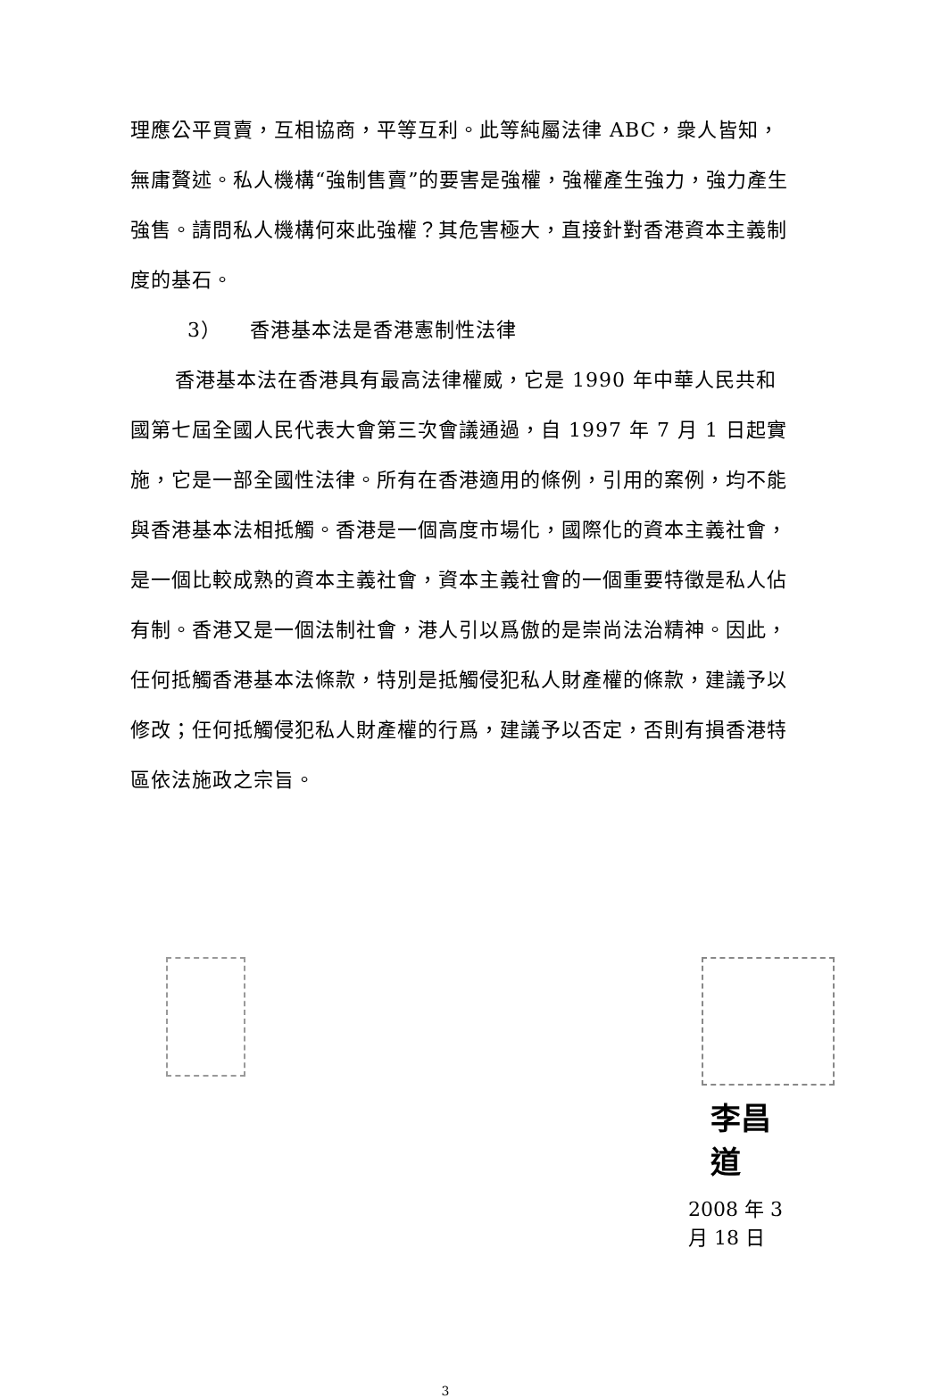理應公平買賣，互相協商，平等互利。此等純屬法律 ABC，衆人皆知，無庸贅述。私人機構“強制售賣”的要害是強權，強權產生強力，強力產生強售。請問私人機構何來此強權？其危害極大，直接針對香港資本主義制度的基石。
3） 香港基本法是香港憲制性法律
香港基本法在香港具有最高法律權威，它是 1990 年中華人民共和國第七屆全國人民代表大會第三次會議通過，自 1997 年 7 月 1 日起實施，它是一部全國性法律。所有在香港適用的條例，引用的案例，均不能與香港基本法相抵觸。香港是一個高度市場化，國際化的資本主義社會，是一個比較成熟的資本主義社會，資本主義社會的一個重要特徵是私人佔有制。香港又是一個法制社會，港人引以爲傲的是崇尚法治精神。因此，任何抵觸香港基本法條款，特別是抵觸侵犯私人財產權的條款，建議予以修改；任何抵觸侵犯私人財產權的行爲，建議予以否定，否則有損香港特區依法施政之宗旨。
李昌道
2008 年 3 月 18 日
3